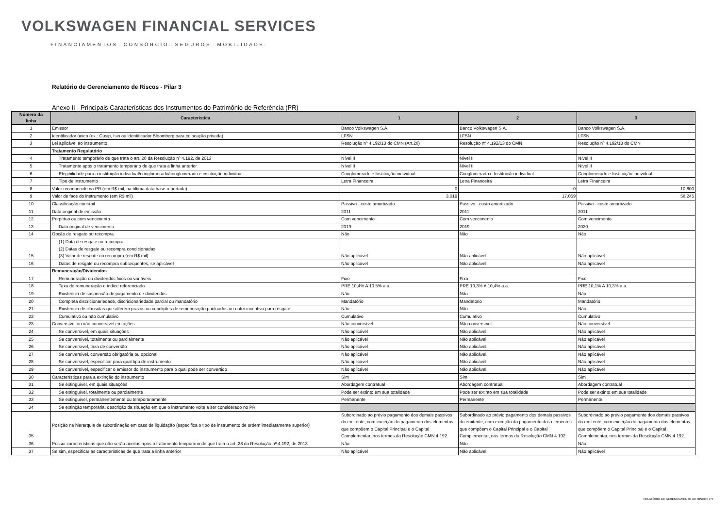VOLKSWAGEN FINANCIAL SERVICES
FINANCIAMENTOS. CONSÓRCIO. SEGUROS. MOBILIDADE.
Relatório de Gerenciamento de Riscos - Pilar 3
Anexo II - Principais Características dos Instrumentos do Patrimônio de Referência (PR)
| Número da linha | Caracteristica | 1 | 2 | 3 |
| --- | --- | --- | --- | --- |
| 1 | Emissor | Banco Volkswagen S.A. | Banco Volkswagen S.A. | Banco Volkswagen S.A. |
| 2 | Identificador único (ex.: Cusip, Isin ou identificador Bloomberg para colocação privada) | LFSN | LFSN | LFSN |
| 3 | Lei aplicável ao instrumento | Resolução nº 4.192/13 do CMN (Art.28) | Resolução nº 4.192/13 do CMN | Resolução nº 4.192/13 do CMN |
| | Tratamento Regulatório | | | |
| 4 | Tratamento temporário de que trata o art. 28 da Resolução nº 4.192, de 2013 | Nível II | Nível II | Nível II |
| 5 | Tratamento após o tratamento temporário de que trata a linha anterior | Nível II | Nível II | Nível II |
| 6 | Elegibilidade para a instituição individual/conglomerado/conglomerado e instituição individual | Conglomerado e Instituição individual | Conglomerado e Instituição individual | Conglomerado e Instituição individual |
| 7 | Tipo de instrumento | Letra Financeira | Letra Financeira | Letra Financeira |
| 8 | Valor reconhecido no PR (em R$ mil, na última data base reportada) | 0 | 0 | 10.800 |
| 9 | Valor de face do instrumento (em R$ mil) | 3.019 | 17.059 | 58.245 |
| 10 | Classificação contábil | Passivo - custo amortizado | Passivo - custo amortizado | Passivo - custo amortizado |
| 11 | Data original de emissão | 2011 | 2011 | 2011 |
| 12 | Perpétuo ou com vencimento | Com vencimento | Com vencimento | Com vencimento |
| 13 | Data original de vencimento | 2019 | 2019 | 2020 |
| 14 | Opção de resgate ou recompra | Não | Não | Não |
| 15 | (1) Data de resgate ou recompra (2) Datas de resgate ou recompra condicionadas (3) Valor de resgate ou recompra (em R$ mil) | Não aplicável | Não aplicável | Não aplicável |
| 16 | Datas de resgate ou recompra subsequentes, se aplicável | Não aplicável | Não aplicável | Não aplicável |
| | Remuneração/Dividendos | | | |
| 17 | Remuneração ou dividendos fixos ou variáveis | Fixo | Fixo | Fixo |
| 18 | Taxa de remuneração e índice referenciado | PRE 10,4% A 10,5% a.a. | PRE 10,3% A 10,4% a.a. | PRE 10,1% A 10,3% a.a. |
| 19 | Existência de suspensão de pagamento de dividendos | Não | Não | Não |
| 20 | Completa discricionariedade, discricionariedade parcial ou mandatório | Mandatório | Mandatório | Mandatório |
| 21 | Existência de cláusulas que alterem prazos ou condições de remuneração pactuados ou outro incentivo para resgate | Não | Não | Não |
| 22 | Cumulativo ou não cumulativo | Cumulativo | Cumulativo | Cumulativo |
| 23 | Conversível ou não conversível em ações | Não conversível | Não conversível | Não conversível |
| 24 | Se conversível, em quais situações | Não aplicável | Não aplicável | Não aplicável |
| 25 | Se conversível, totalmente ou parcialmente | Não aplicável | Não aplicável | Não aplicável |
| 26 | Se conversível, taxa de conversão | Não aplicável | Não aplicável | Não aplicável |
| 27 | Se conversível, conversão obrigatória ou opcional | Não aplicável | Não aplicável | Não aplicável |
| 28 | Se conversível, especificar para qual tipo de instrumento | Não aplicável | Não aplicável | Não aplicável |
| 29 | Se conversível, especificar o emissor do instrumento para o qual pode ser convertido | Não aplicável | Não aplicável | Não aplicável |
| 30 | Características para a extinção do instrumento | Sim | Sim | Sim |
| 31 | Se extinguível, em quais situações | Abordagem contratual | Abordagem contratual | Abordagem contratual |
| 32 | Se extinguível, totalmente ou parcialmente | Pode ser extinto em sua totalidade | Pode ser extinto em sua totalidade | Pode ser extinto em sua totalidade |
| 33 | Se extinguível, permanentemente ou temporariamente | Permanente | Permanente | Permanente |
| 34 | Se extinção temporária, descrição da situação em que o instrumento volte a ser considerado no PR | | | |
| 35 | Posição na hierarquia de subordinação em caso de liquidação (especifica o tipo de instrumento de ordem imediatamente superior) | Subordinado ao prévio pagamento dos demais passivos do emitente, com exceção do pagamento dos elementos que compõem o Capital Principal e o Capital Complementar, nos termos da Resolução CMN 4.192. | Subordinado ao prévio pagamento dos demais passivos do emitente, com exceção do pagamento dos elementos que compõem o Capital Principal e o Capital Complementar, nos termos da Resolução CMN 4.192. | Subordinado ao prévio pagamento dos demais passivos do emitente, com exceção do pagamento dos elementos que compõem o Capital Principal e o Capital Complementar, nos termos da Resolução CMN 4.192. |
| 36 | Possui características que não serão aceitas após o tratamento temporário de que trata o art. 28 da Resolução nº 4.192, de 2013 | Não | Não | Não |
| 37 | Se sim, especificar as características de que trata a linha anterior | Não aplicável | Não aplicável | Não aplicável |
RELATÓRIO DE GERENCIAMENTO DE RISCOS 1ºT